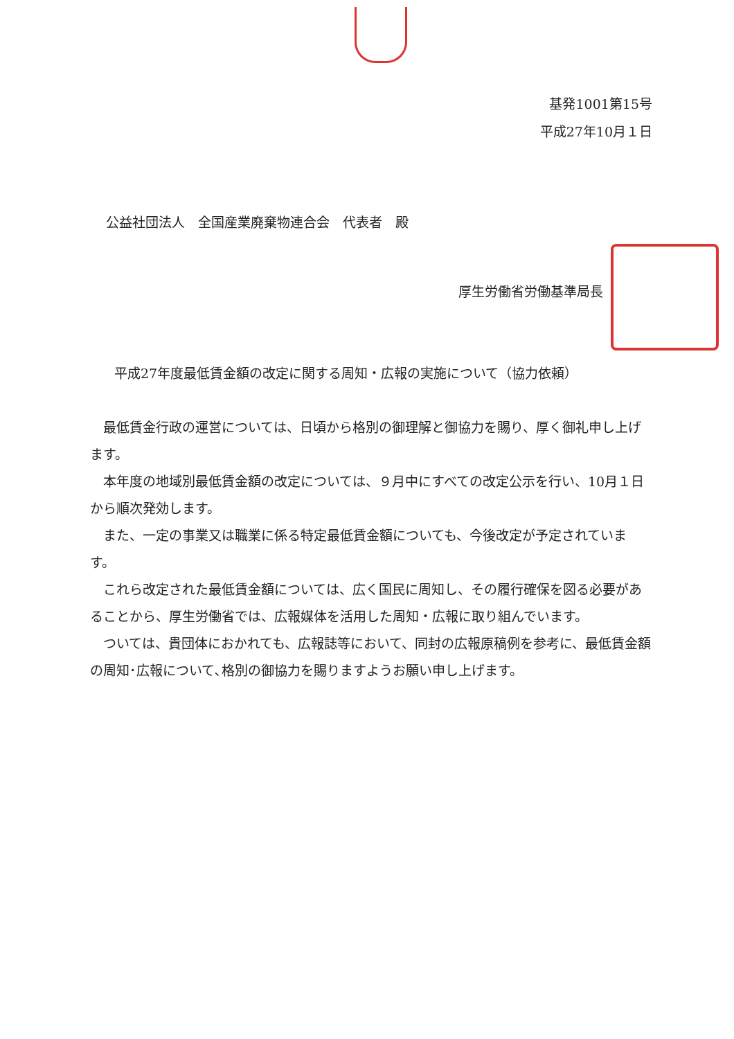基発1001第15号
平成27年10月１日
公益社団法人　全国産業廃棄物連合会　代表者　殿
厚生労働省労働基準局長
平成27年度最低賃金額の改定に関する周知・広報の実施について（協力依頼）
最低賃金行政の運営については、日頃から格別の御理解と御協力を賜り、厚く御礼申し上げます。
本年度の地域別最低賃金額の改定については、９月中にすべての改定公示を行い、10月１日から順次発効します。
また、一定の事業又は職業に係る特定最低賃金額についても、今後改定が予定されています。
これら改定された最低賃金額については、広く国民に周知し、その履行確保を図る必要があることから、厚生労働省では、広報媒体を活用した周知・広報に取り組んでいます。
ついては、貴団体におかれても、広報誌等において、同封の広報原稿例を参考に、最低賃金額の周知･広報について､格別の御協力を賜りますようお願い申し上げます。